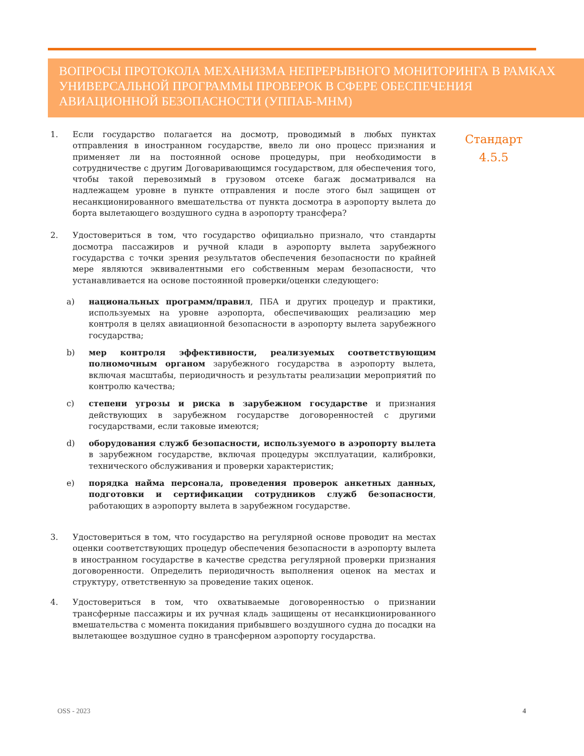ВОПРОСЫ ПРОТОКОЛА МЕХАНИЗМА НЕПРЕРЫВНОГО МОНИТОРИНГА В РАМКАХ УНИВЕРСАЛЬНОЙ ПРОГРАММЫ ПРОВЕРОК В СФЕРЕ ОБЕСПЕЧЕНИЯ АВИАЦИОННОЙ БЕЗОПАСНОСТИ (УППАБ-МНМ)
1. Если государство полагается на досмотр, проводимый в любых пунктах отправления в иностранном государстве, ввело ли оно процесс признания и применяет ли на постоянной основе процедуры, при необходимости в сотрудничестве с другим Договаривающимся государством, для обеспечения того, чтобы такой перевозимый в грузовом отсеке багаж досматривался на надлежащем уровне в пункте отправления и после этого был защищен от несанкционированного вмешательства от пункта досмотра в аэропорту вылета до борта вылетающего воздушного судна в аэропорту трансфера?
2. Удостовериться в том, что государство официально признало, что стандарты досмотра пассажиров и ручной клади в аэропорту вылета зарубежного государства с точки зрения результатов обеспечения безопасности по крайней мере являются эквивалентными его собственным мерам безопасности, что устанавливается на основе постоянной проверки/оценки следующего:
a) национальных программ/правил, ПБА и других процедур и практики, используемых на уровне аэропорта, обеспечивающих реализацию мер контроля в целях авиационной безопасности в аэропорту вылета зарубежного государства;
b) мер контроля эффективности, реализуемых соответствующим полномочным органом зарубежного государства в аэропорту вылета, включая масштабы, периодичность и результаты реализации мероприятий по контролю качества;
c) степени угрозы и риска в зарубежном государстве и признания действующих в зарубежном государстве договоренностей с другими государствами, если таковые имеются;
d) оборудования служб безопасности, используемого в аэропорту вылета в зарубежном государстве, включая процедуры эксплуатации, калибровки, технического обслуживания и проверки характеристик;
e) порядка найма персонала, проведения проверок анкетных данных, подготовки и сертификации сотрудников служб безопасности, работающих в аэропорту вылета в зарубежном государстве.
3. Удостовериться в том, что государство на регулярной основе проводит на местах оценки соответствующих процедур обеспечения безопасности в аэропорту вылета в иностранном государстве в качестве средства регулярной проверки признания договоренности. Определить периодичность выполнения оценок на местах и структуру, ответственную за проведение таких оценок.
4. Удостовериться в том, что охватываемые договоренностью о признании трансферные пассажиры и их ручная кладь защищены от несанкционированного вмешательства с момента покидания прибывшего воздушного судна до посадки на вылетающее воздушное судно в трансферном аэропорту государства.
Стандарт
4.5.5
OSS - 2023 4